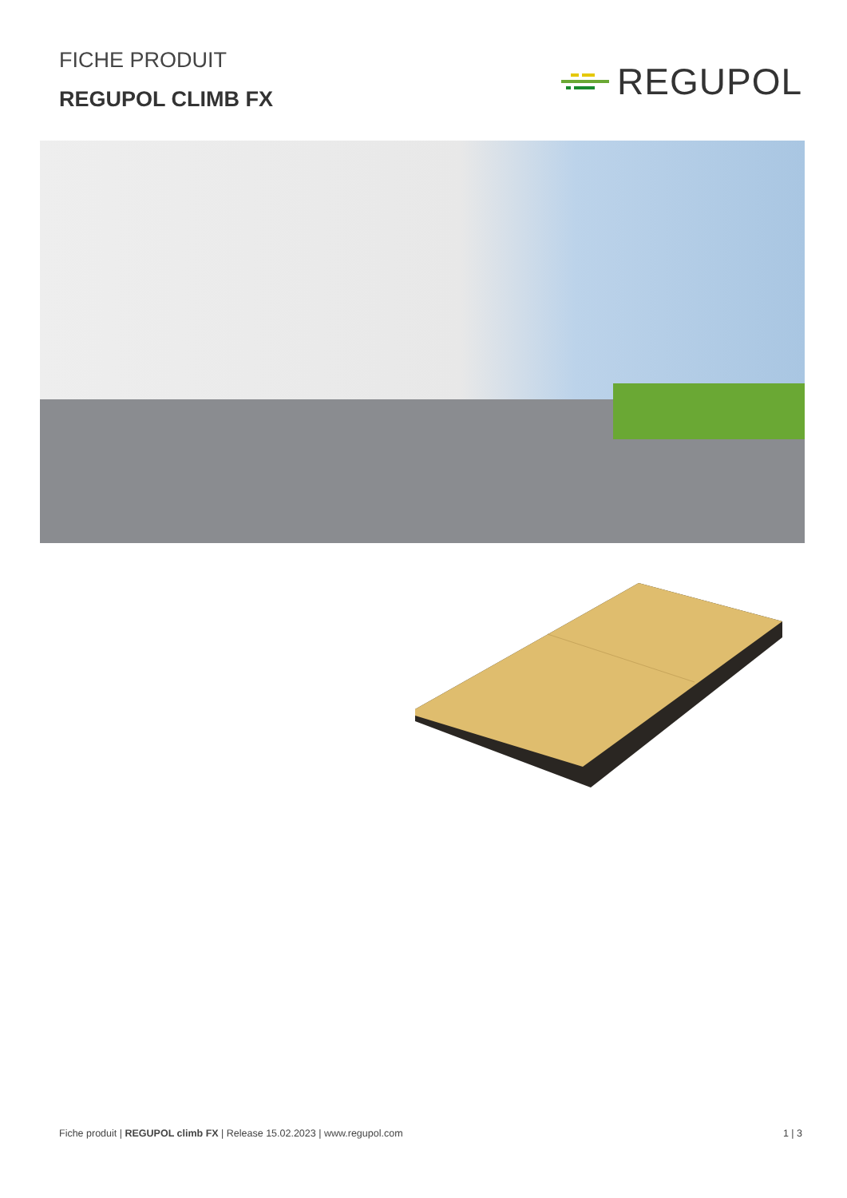FICHE PRODUIT
REGUPOL CLIMB FX
REGUPOL
Fiche produit | REGUPOL climb FX | Release 15.02.2023 | www.regupol.com
1 | 3